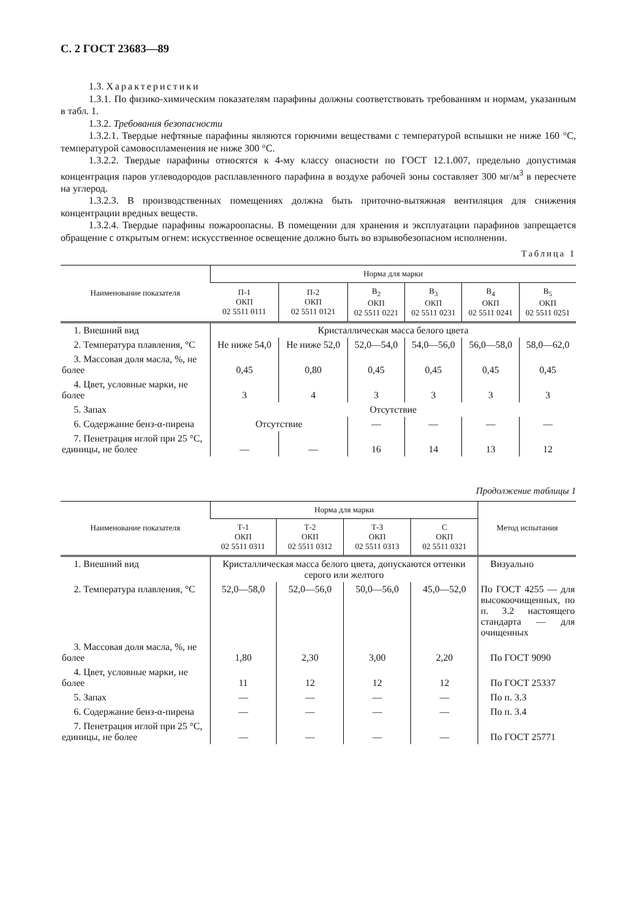С. 2 ГОСТ 23683—89
1.3. Характеристики
1.3.1. По физико-химическим показателям парафины должны соответствовать требованиям и нормам, указанным в табл. 1.
1.3.2. Требования безопасности
1.3.2.1. Твердые нефтяные парафины являются горючими веществами с температурой вспышки не ниже 160 °С, температурой самовоспламенения не ниже 300 °С.
1.3.2.2. Твердые парафины относятся к 4-му классу опасности по ГОСТ 12.1.007, предельно допустимая концентрация паров углеводородов расплавленного парафина в воздухе рабочей зоны составляет 300 мг/м<sup>3</sup> в пересчете на углерод.
1.3.2.3. В производственных помещениях должна быть приточно-вытяжная вентиляция для снижения концентрации вредных веществ.
1.3.2.4. Твердые парафины пожароопасны. В помещении для хранения и эксплуатации парафинов запрещается обращение с открытым огнем: искусственное освещение должно быть во взрывобезопасном исполнении.
Таблица 1
| Наименование показателя | Норма для марки | | | | | |
| --- | --- | --- | --- | --- | --- | --- |
| | П-1 ОКП 02 5511 0111 | П-2 ОКП 02 5511 0121 | В<sub>2</sub> ОКП 02 5511 0221 | В<sub>3</sub> ОКП 02 5511 0231 | В<sub>4</sub> ОКП 02 5511 0241 | В<sub>5</sub> ОКП 02 5511 0251 |
| 1. Внешний вид | Кристаллическая масса белого цвета | | | | | |
| 2. Температура плавления, °С | Не ниже 54,0 | Не ниже 52,0 | 52,0—54,0 | 54,0—56,0 | 56,0—58,0 | 58,0—62,0 |
| 3. Массовая доля масла, %, не более | 0,45 | 0,80 | 0,45 | 0,45 | 0,45 | 0,45 |
| 4. Цвет, условные марки, не более | 3 | 4 | 3 | 3 | 3 | 3 |
| 5. Запах | Отсутствие | | | | | |
| 6. Содержание бенз-α-пирена | Отсутствие | | — | — | — | — |
| 7. Пенетрация иглой при 25 °С, единицы, не более | — | — | 16 | 14 | 13 | 12 |
Продолжение таблицы 1
| Наименование показателя | Норма для марки | | | | Метод испытания |
| --- | --- | --- | --- | --- | --- |
| | Т-1 ОКП 02 5511 0311 | Т-2 ОКП 02 5511 0312 | Т-3 ОКП 02 5511 0313 | С ОКП 02 5511 0321 | |
| 1. Внешний вид | Кристаллическая масса белого цвета, допускаются оттенки серого или желтого | | | | Визуально |
| 2. Температура плавления, °С | 52,0—58,0 | 52,0—56,0 | 50,0—56,0 | 45,0—52,0 | По ГОСТ 4255 — для высокоочищенных, по п. 3.2 настоящего стандарта — для очищенных |
| 3. Массовая доля масла, %, не более | 1,80 | 2,30 | 3,00 | 2,20 | По ГОСТ 9090 |
| 4. Цвет, условные марки, не более | 11 | 12 | 12 | 12 | По ГОСТ 25337 |
| 5. Запах | — | — | — | — | По п. 3.3 |
| 6. Содержание бенз-α-пирена | — | — | — | — | По п. 3.4 |
| 7. Пенетрация иглой при 25 °С, единицы, не более | — | — | — | — | По ГОСТ 25771 |